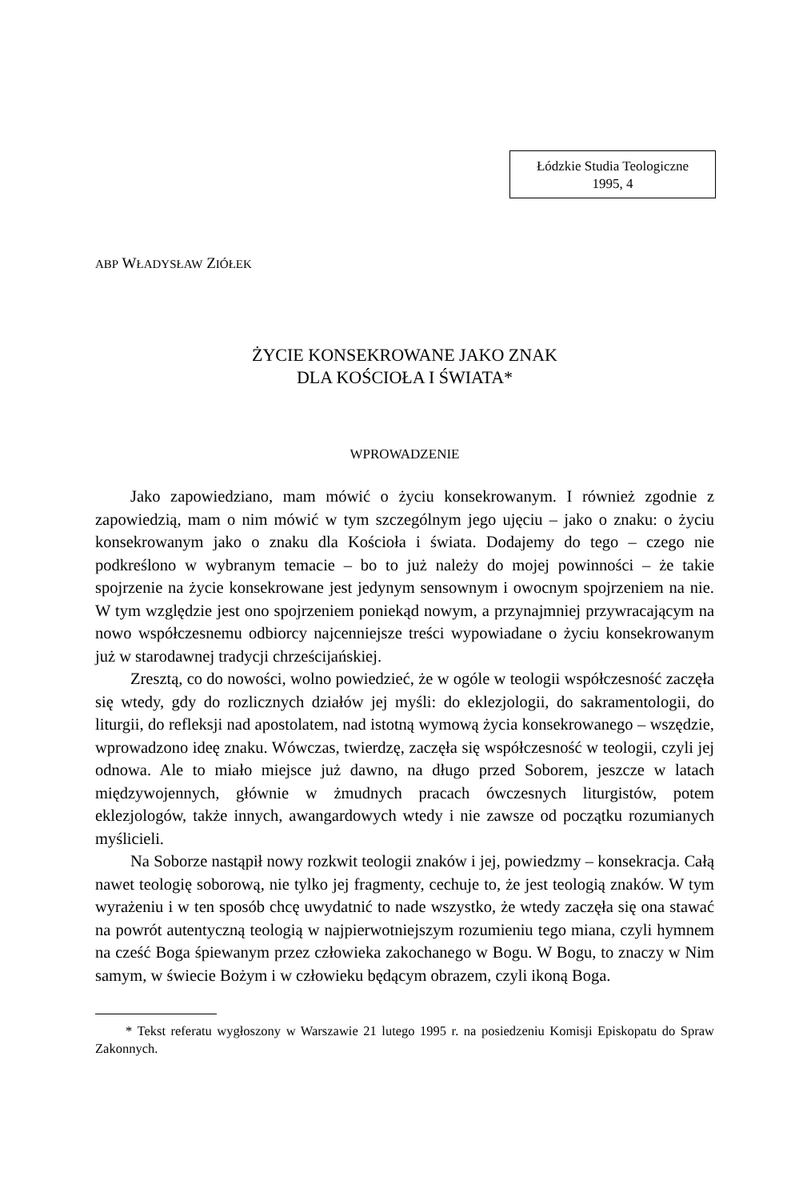Łódzkie Studia Teologiczne
1995, 4
ABP WŁADYSŁAW ZIÓŁEK
ŻYCIE KONSEKROWANE JAKO ZNAK
DLA KOŚCIOŁA I ŚWIATA*
WPROWADZENIE
Jako zapowiedziano, mam mówić o życiu konsekrowanym. I również zgodnie z zapowiedzią, mam o nim mówić w tym szczególnym jego ujęciu – jako o znaku: o życiu konsekrowanym jako o znaku dla Kościoła i świata. Dodajemy do tego – czego nie podkreślono w wybranym temacie – bo to już należy do mojej powinności – że takie spojrzenie na życie konsekrowane jest jedynym sensownym i owocnym spojrzeniem na nie. W tym względzie jest ono spojrzeniem poniekąd nowym, a przynajmniej przywracającym na nowo współczesnemu odbiorcy najcenniejsze treści wypowiadane o życiu konsekrowanym już w starodawnej tradycji chrześcijańskiej.
Zresztą, co do nowości, wolno powiedzieć, że w ogóle w teologii współczesność zaczęła się wtedy, gdy do rozlicznych działów jej myśli: do eklezjologii, do sakramentologii, do liturgii, do refleksji nad apostolatem, nad istotną wymową życia konsekrowanego – wszędzie, wprowadzono ideę znaku. Wówczas, twierdzę, zaczęła się współczesność w teologii, czyli jej odnowa. Ale to miało miejsce już dawno, na długo przed Soborem, jeszcze w latach międzywojennych, głównie w żmudnych pracach ówczesnych liturgistów, potem eklezjologów, także innych, awangardowych wtedy i nie zawsze od początku rozumianych myślicieli.
Na Soborze nastąpił nowy rozkwit teologii znaków i jej, powiedzmy – konsekracja. Całą nawet teologię soborową, nie tylko jej fragmenty, cechuje to, że jest teologią znaków. W tym wyrażeniu i w ten sposób chcę uwydatnić to nade wszystko, że wtedy zaczęła się ona stawać na powrót autentyczną teologią w najpierwotniejszym rozumieniu tego miana, czyli hymnem na cześć Boga śpiewanym przez człowieka zakochanego w Bogu. W Bogu, to znaczy w Nim samym, w świecie Bożym i w człowieku będącym obrazem, czyli ikoną Boga.
* Tekst referatu wygłoszony w Warszawie 21 lutego 1995 r. na posiedzeniu Komisji Episkopatu do Spraw Zakonnych.